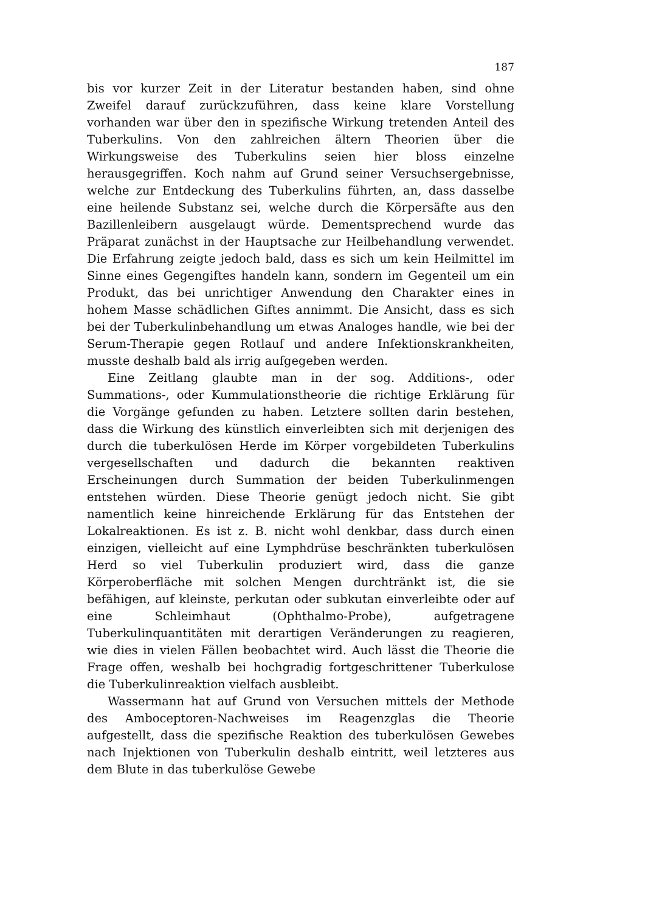187
bis vor kurzer Zeit in der Literatur bestanden haben, sind ohne Zweifel darauf zurückzuführen, dass keine klare Vorstellung vorhanden war über den in spezifische Wirkung tretenden Anteil des Tuberkulins. Von den zahlreichen ältern Theorien über die Wirkungsweise des Tuberkulins seien hier bloss einzelne herausgegriffen. Koch nahm auf Grund seiner Versuchsergebnisse, welche zur Entdeckung des Tuberkulins führten, an, dass dasselbe eine heilende Substanz sei, welche durch die Körpersäfte aus den Bazillenleibern ausgelaugt würde. Dementsprechend wurde das Präparat zunächst in der Hauptsache zur Heilbehandlung verwendet. Die Erfahrung zeigte jedoch bald, dass es sich um kein Heilmittel im Sinne eines Gegengiftes handeln kann, sondern im Gegenteil um ein Produkt, das bei unrichtiger Anwendung den Charakter eines in hohem Masse schädlichen Giftes annimmt. Die Ansicht, dass es sich bei der Tuberkulinbehandlung um etwas Analoges handle, wie bei der Serum-Therapie gegen Rotlauf und andere Infektionskrankheiten, musste deshalb bald als irrig aufgegeben werden.
Eine Zeitlang glaubte man in der sog. Additions-, oder Summations-, oder Kummulationstheorie die richtige Erklärung für die Vorgänge gefunden zu haben. Letztere sollten darin bestehen, dass die Wirkung des künstlich einverleibten sich mit derjenigen des durch die tuberkulösen Herde im Körper vorgebildeten Tuberkulins vergesellschaften und dadurch die bekannten reaktiven Erscheinungen durch Summation der beiden Tuberkulinmengen entstehen würden. Diese Theorie genügt jedoch nicht. Sie gibt namentlich keine hinreichende Erklärung für das Entstehen der Lokalreaktionen. Es ist z. B. nicht wohl denkbar, dass durch einen einzigen, vielleicht auf eine Lymphdrüse beschränkten tuberkulösen Herd so viel Tuberkulin produziert wird, dass die ganze Körperoberfläche mit solchen Mengen durchtränkt ist, die sie befähigen, auf kleinste, perkutan oder subkutan einverleibte oder auf eine Schleimhaut (Ophthalmo-Probe), aufgetragene Tuberkulinquantitäten mit derartigen Veränderungen zu reagieren, wie dies in vielen Fällen beobachtet wird. Auch lässt die Theorie die Frage offen, weshalb bei hochgradig fortgeschrittener Tuberkulose die Tuberkulinreaktion vielfach ausbleibt.
Wassermann hat auf Grund von Versuchen mittels der Methode des Amboceptoren-Nachweises im Reagenzglas die Theorie aufgestellt, dass die spezifische Reaktion des tuberkulösen Gewebes nach Injektionen von Tuberkulin deshalb eintritt, weil letzteres aus dem Blute in das tuberkulöse Gewebe